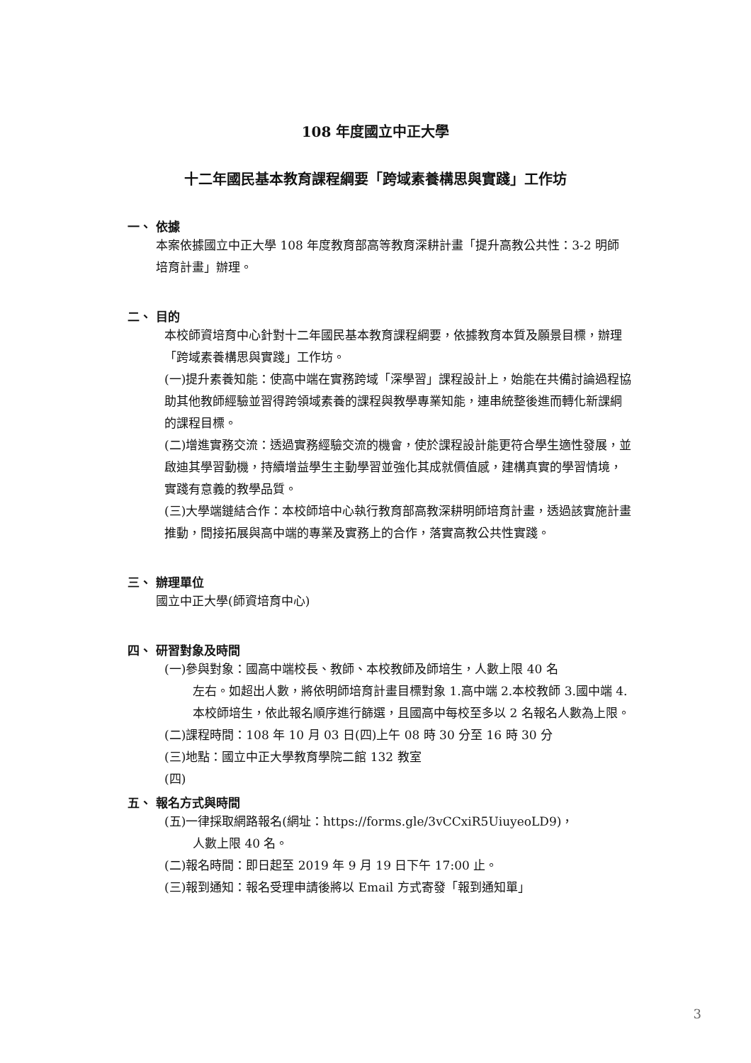108 年度國立中正大學
十二年國民基本教育課程綱要「跨域素養構思與實踐」工作坊
一、 依據
本案依據國立中正大學 108 年度教育部高等教育深耕計畫「提升高教公共性：3-2 明師培育計畫」辦理。
二、 目的
本校師資培育中心針對十二年國民基本教育課程綱要，依據教育本質及願景目標，辦理「跨域素養構思與實踐」工作坊。
(一)提升素養知能：使高中端在實務跨域「深學習」課程設計上，始能在共備討論過程協助其他教師經驗並習得跨領域素養的課程與教學專業知能，連串統整後進而轉化新課綱的課程目標。
(二)增進實務交流：透過實務經驗交流的機會，使於課程設計能更符合學生適性發展，並啟迪其學習動機，持續增益學生主動學習並強化其成就價值感，建構真實的學習情境，實踐有意義的教學品質。
(三)大學端鏈結合作：本校師培中心執行教育部高教深耕明師培育計畫，透過該實施計畫推動，間接拓展與高中端的專業及實務上的合作，落實高教公共性實踐。
三、 辦理單位
國立中正大學(師資培育中心)
四、 研習對象及時間
(一)參與對象：國高中端校長、教師、本校教師及師培生，人數上限 40 名
左右。如超出人數，將依明師培育計畫目標對象 1.高中端 2.本校教師 3.國中端 4.本校師培生，依此報名順序進行篩選，且國高中每校至多以 2 名報名人數為上限。
(二)課程時間：108 年 10 月 03 日(四)上午 08 時 30 分至 16 時 30 分
(三)地點：國立中正大學教育學院二館 132 教室
(四)
五、 報名方式與時間
(五)一律採取網路報名(網址：https://forms.gle/3vCCxiR5UiuyeoLD9)，
人數上限 40 名。
(二)報名時間：即日起至 2019 年 9 月 19 日下午 17:00 止。
(三)報到通知：報名受理申請後將以 Email 方式寄發「報到通知單」
3